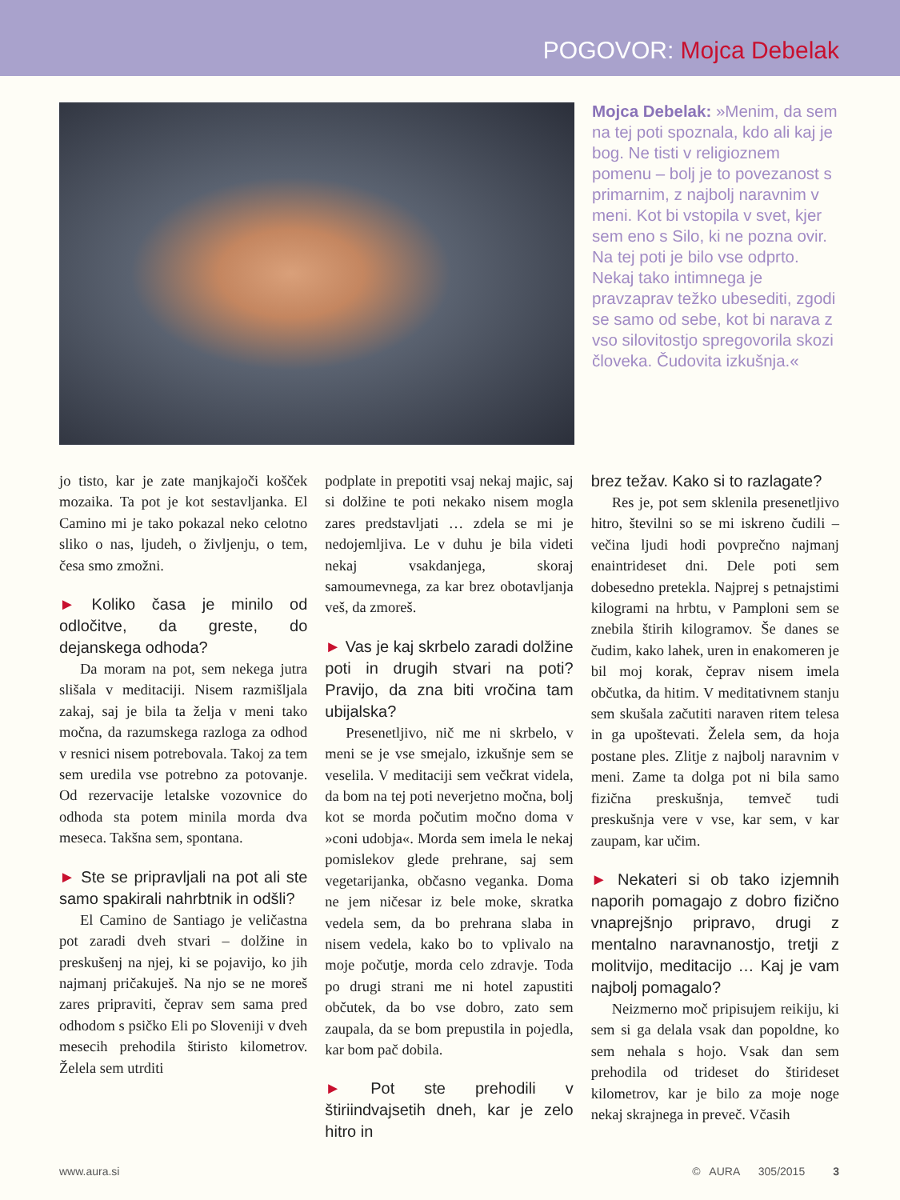POGOVOR: Mojca Debelak
Mojca Debelak: »Menim, da sem na tej poti spoznala, kdo ali kaj je bog. Ne tisti v religioznem pomenu – bolj je to povezanost s primarnim, z najbolj naravnim v meni. Kot bi vstopila v svet, kjer sem eno s Silo, ki ne pozna ovir. Na tej poti je bilo vse odprto. Nekaj tako intimnega je pravzaprav težko ubesediti, zgodi se samo od sebe, kot bi narava z vso silovitostjo spregovorila skozi človeka. Čudovita izkušnja.«
jo tisto, kar je zate manjkajoči košček mozaika. Ta pot je kot sestavljanka. El Camino mi je tako pokazal neko celotno sliko o nas, ljudeh, o življenju, o tem, česa smo zmožni.
► Koliko časa je minilo od odločitve, da greste, do dejanskega odhoda?
Da moram na pot, sem nekega jutra slišala v meditaciji. Nisem razmišljala zakaj, saj je bila ta želja v meni tako močna, da razumskega razloga za odhod v resnici nisem potrebovala. Takoj za tem sem uredila vse potrebno za potovanje. Od rezervacije letalske vozovnice do odhoda sta potem minila morda dva meseca. Takšna sem, spontana.
► Ste se pripravljali na pot ali ste samo spakirali nahrbtnik in odšli?
El Camino de Santiago je veličastna pot zaradi dveh stvari – dolžine in preskušenj na njej, ki se pojavijo, ko jih najmanj pričakuješ. Na njo se ne moreš zares pripraviti, čeprav sem sama pred odhodom s psičko Eli po Sloveniji v dveh mesecih prehodila štiristo kilometrov. Želela sem utrditi
podplate in prepotiti vsaj nekaj majic, saj si dolžine te poti nekako nisem mogla zares predstavljati … zdela se mi je nedojemljiva. Le v duhu je bila videti nekaj vsakdanjega, skoraj samoumevnega, za kar brez obotavljanja veš, da zmoreš.
► Vas je kaj skrbelo zaradi dolžine poti in drugih stvari na poti? Pravijo, da zna biti vročina tam ubijalska?
Presenetljivo, nič me ni skrbelo, v meni se je vse smejalo, izkušnje sem se veselila. V meditaciji sem večkrat videla, da bom na tej poti neverjetno močna, bolj kot se morda počutim močno doma v »coni udobja«. Morda sem imela le nekaj pomislekov glede prehrane, saj sem vegetarijanka, občasno veganka. Doma ne jem ničesar iz bele moke, skratka vedela sem, da bo prehrana slaba in nisem vedela, kako bo to vplivalo na moje počutje, morda celo zdravje. Toda po drugi strani me ni hotel zapustiti občutek, da bo vse dobro, zato sem zaupala, da se bom prepustila in pojedla, kar bom pač dobila.
► Pot ste prehodili v štiriindvajsetih dneh, kar je zelo hitro in
brez težav. Kako si to razlagate?
Res je, pot sem sklenila presenetljivo hitro, številni so se mi iskreno čudili – večina ljudi hodi povprečno najmanj enaintrideset dni. Dele poti sem dobesedno pretekla. Najprej s petnajstimi kilogrami na hrbtu, v Pamploni sem se znebila štirih kilogramov. Še danes se čudim, kako lahek, uren in enakomeren je bil moj korak, čeprav nisem imela občutka, da hitim. V meditativnem stanju sem skušala začutiti naraven ritem telesa in ga upoštevati. Želela sem, da hoja postane ples. Zlitje z najbolj naravnim v meni. Zame ta dolga pot ni bila samo fizična preskušnja, temveč tudi preskušnja vere v vse, kar sem, v kar zaupam, kar učim.
► Nekateri si ob tako izjemnih naporih pomagajo z dobro fizično vnaprejšnjo pripravo, drugi z mentalno naravnanostjo, tretji z molitvijo, meditacijo … Kaj je vam najbolj pomagalo?
Neizmerno moč pripisujem reikiju, ki sem si ga delala vsak dan popoldne, ko sem nehala s hojo. Vsak dan sem prehodila od trideset do štirideset kilometrov, kar je bilo za moje noge nekaj skrajnega in preveč. Včasih
www.aura.si © AURA 305/2015 3